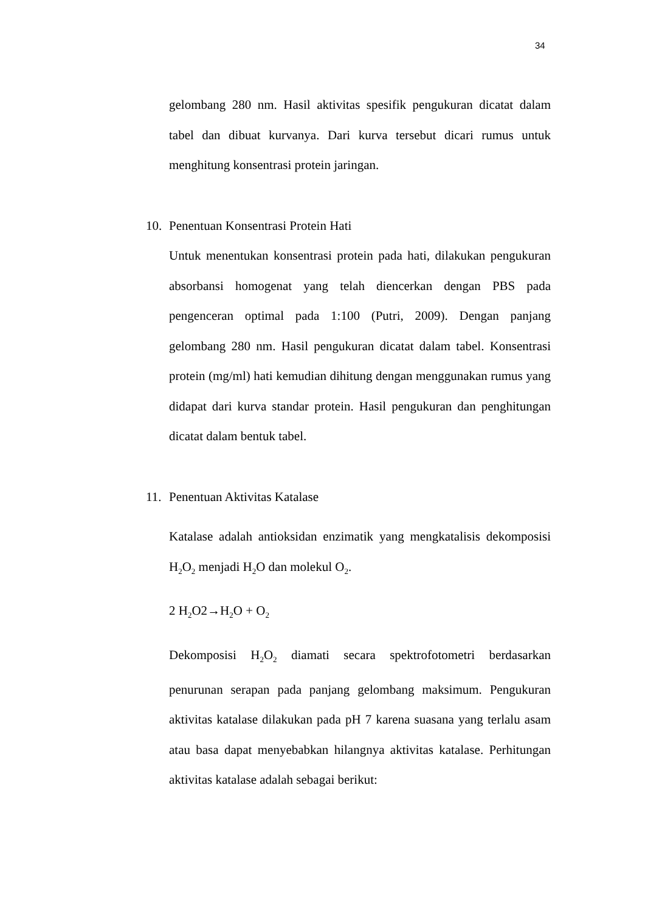34
gelombang 280 nm. Hasil aktivitas spesifik pengukuran dicatat dalam tabel dan dibuat kurvanya. Dari kurva tersebut dicari rumus untuk menghitung konsentrasi protein jaringan.
10. Penentuan Konsentrasi Protein Hati
Untuk menentukan konsentrasi protein pada hati, dilakukan pengukuran absorbansi homogenat yang telah diencerkan dengan PBS pada pengenceran optimal pada 1:100 (Putri, 2009). Dengan panjang gelombang 280 nm. Hasil pengukuran dicatat dalam tabel. Konsentrasi protein (mg/ml) hati kemudian dihitung dengan menggunakan rumus yang didapat dari kurva standar protein. Hasil pengukuran dan penghitungan dicatat dalam bentuk tabel.
11. Penentuan Aktivitas Katalase
Katalase adalah antioksidan enzimatik yang mengkatalisis dekomposisi H<sub>2</sub>O<sub>2</sub> menjadi H<sub>2</sub>O dan molekul O<sub>2</sub>.
2 H<sub>2</sub>O2→H<sub>2</sub>O + O<sub>2</sub>
Dekomposisi H<sub>2</sub>O<sub>2</sub> diamati secara spektrofotometri berdasarkan penurunan serapan pada panjang gelombang maksimum. Pengukuran aktivitas katalase dilakukan pada pH 7 karena suasana yang terlalu asam atau basa dapat menyebabkan hilangnya aktivitas katalase. Perhitungan aktivitas katalase adalah sebagai berikut: